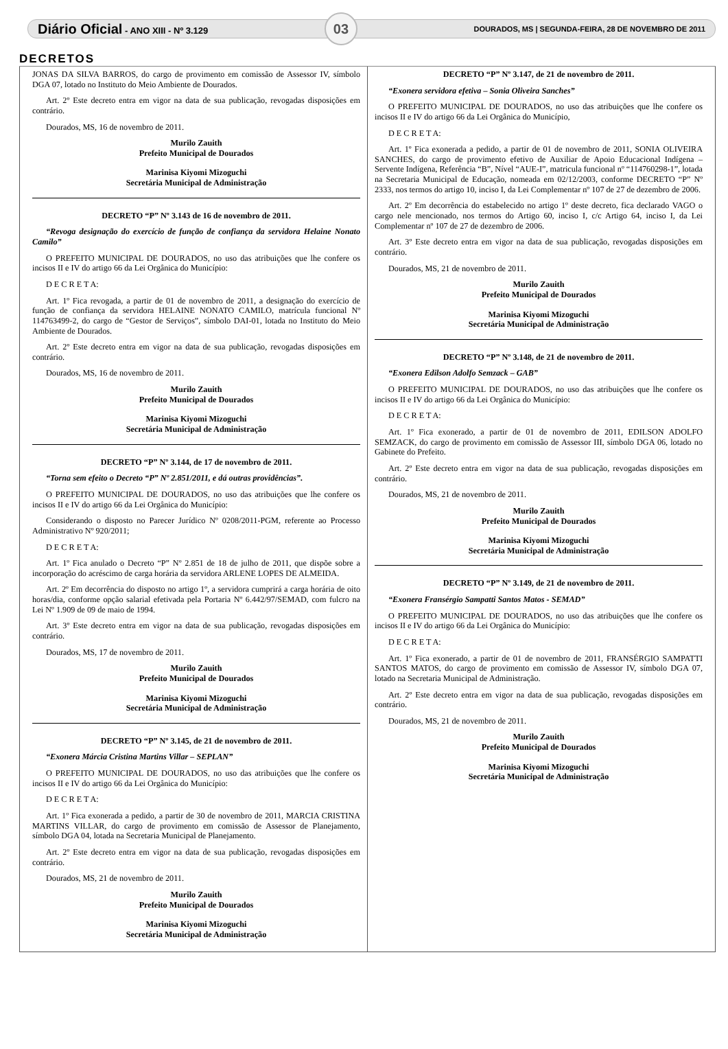Diário Oficial - ANO XIII - Nº 3.129 03 DOURADOS, MS | SEGUNDA-FEIRA, 28 DE NOVEMBRO DE 2011
DECRETOS
JONAS DA SILVA BARROS, do cargo de provimento em comissão de Assessor IV, símbolo DGA 07, lotado no Instituto do Meio Ambiente de Dourados.
Art. 2º Este decreto entra em vigor na data de sua publicação, revogadas disposições em contrário.
Dourados, MS, 16 de novembro de 2011.
Murilo Zauith
Prefeito Municipal de Dourados
Marinisa Kiyomi Mizoguchi
Secretária Municipal de Administração
DECRETO “P” Nº 3.143 de 16 de novembro de 2011.
“Revoga designação do exercício de função de confiança da servidora Helaine Nonato Camilo”
O PREFEITO MUNICIPAL DE DOURADOS, no uso das atribuições que lhe confere os incisos II e IV do artigo 66 da Lei Orgânica do Município:
D E C R E T A:
Art. 1º Fica revogada, a partir de 01 de novembro de 2011, a designação do exercício de função de confiança da servidora HELAINE NONATO CAMILO, matrícula funcional Nº 114763499-2, do cargo de “Gestor de Serviços”, símbolo DAI-01, lotada no Instituto do Meio Ambiente de Dourados.
Art. 2º Este decreto entra em vigor na data de sua publicação, revogadas disposições em contrário.
Dourados, MS, 16 de novembro de 2011.
Murilo Zauith
Prefeito Municipal de Dourados
Marinisa Kiyomi Mizoguchi
Secretária Municipal de Administração
DECRETO “P” Nº 3.144, de 17 de novembro de 2011.
“Torna sem efeito o Decreto “P” Nº 2.851/2011, e dá outras providências”.
O PREFEITO MUNICIPAL DE DOURADOS, no uso das atribuições que lhe confere os incisos II e IV do artigo 66 da Lei Orgânica do Município:
Considerando o disposto no Parecer Jurídico Nº 0208/2011-PGM, referente ao Processo Administrativo Nº 920/2011;
D E C R E T A:
Art. 1º Fica anulado o Decreto “P” Nº 2.851 de 18 de julho de 2011, que dispõe sobre a incorporação do acréscimo de carga horária da servidora ARLENE LOPES DE ALMEIDA.
Art. 2º Em decorrência do disposto no artigo 1º, a servidora cumprirá a carga horária de oito horas/dia, conforme opção salarial efetivada pela Portaria Nº 6.442/97/SEMAD, com fulcro na Lei Nº 1.909 de 09 de maio de 1994.
Art. 3º Este decreto entra em vigor na data de sua publicação, revogadas disposições em contrário.
Dourados, MS, 17 de novembro de 2011.
Murilo Zauith
Prefeito Municipal de Dourados
Marinisa Kiyomi Mizoguchi
Secretária Municipal de Administração
DECRETO “P” Nº 3.145, de 21 de novembro de 2011.
“Exonera Márcia Cristina Martins Villar – SEPLAN”
O PREFEITO MUNICIPAL DE DOURADOS, no uso das atribuições que lhe confere os incisos II e IV do artigo 66 da Lei Orgânica do Município:
D E C R E T A:
Art. 1º Fica exonerada a pedido, a partir de 30 de novembro de 2011, MARCIA CRISTINA MARTINS VILLAR, do cargo de provimento em comissão de Assessor de Planejamento, símbolo DGA 04, lotada na Secretaria Municipal de Planejamento.
Art. 2º Este decreto entra em vigor na data de sua publicação, revogadas disposições em contrário.
Dourados, MS, 21 de novembro de 2011.
Murilo Zauith
Prefeito Municipal de Dourados
Marinisa Kiyomi Mizoguchi
Secretária Municipal de Administração
DECRETO “P” Nº 3.147, de 21 de novembro de 2011.
“Exonera servidora efetiva – Sonia Oliveira Sanches”
O PREFEITO MUNICIPAL DE DOURADOS, no uso das atribuições que lhe confere os incisos II e IV do artigo 66 da Lei Orgânica do Município,
D E C R E T A:
Art. 1º Fica exonerada a pedido, a partir de 01 de novembro de 2011, SONIA OLIVEIRA SANCHES, do cargo de provimento efetivo de Auxiliar de Apoio Educacional Indígena – Servente Indígena, Referência “B”, Nível “AUE-I”, matricula funcional nº “114760298-1”, lotada na Secretaria Municipal de Educação, nomeada em 02/12/2003, conforme DECRETO “P” Nº 2333, nos termos do artigo 10, inciso I, da Lei Complementar nº 107 de 27 de dezembro de 2006.
Art. 2º Em decorrência do estabelecido no artigo 1º deste decreto, fica declarado VAGO o cargo nele mencionado, nos termos do Artigo 60, inciso I, c/c Artigo 64, inciso I, da Lei Complementar nº 107 de 27 de dezembro de 2006.
Art. 3º Este decreto entra em vigor na data de sua publicação, revogadas disposições em contrário.
Dourados, MS, 21 de novembro de 2011.
Murilo Zauith
Prefeito Municipal de Dourados
Marinisa Kiyomi Mizoguchi
Secretária Municipal de Administração
DECRETO “P” Nº 3.148, de 21 de novembro de 2011.
“Exonera Edilson Adolfo Semzack – GAB”
O PREFEITO MUNICIPAL DE DOURADOS, no uso das atribuições que lhe confere os incisos II e IV do artigo 66 da Lei Orgânica do Município:
D E C R E T A:
Art. 1º Fica exonerado, a partir de 01 de novembro de 2011, EDILSON ADOLFO SEMZACK, do cargo de provimento em comissão de Assessor III, símbolo DGA 06, lotado no Gabinete do Prefeito.
Art. 2º Este decreto entra em vigor na data de sua publicação, revogadas disposições em contrário.
Dourados, MS, 21 de novembro de 2011.
Murilo Zauith
Prefeito Municipal de Dourados
Marinisa Kiyomi Mizoguchi
Secretária Municipal de Administração
DECRETO “P” Nº 3.149, de 21 de novembro de 2011.
“Exonera Fransérgio Sampatti Santos Matos - SEMAD”
O PREFEITO MUNICIPAL DE DOURADOS, no uso das atribuições que lhe confere os incisos II e IV do artigo 66 da Lei Orgânica do Município:
D E C R E T A:
Art. 1º Fica exonerado, a partir de 01 de novembro de 2011, FRANSÉRGIO SAMPATTI SANTOS MATOS, do cargo de provimento em comissão de Assessor IV, símbolo DGA 07, lotado na Secretaria Municipal de Administração.
Art. 2º Este decreto entra em vigor na data de sua publicação, revogadas disposições em contrário.
Dourados, MS, 21 de novembro de 2011.
Murilo Zauith
Prefeito Municipal de Dourados
Marinisa Kiyomi Mizoguchi
Secretária Municipal de Administração